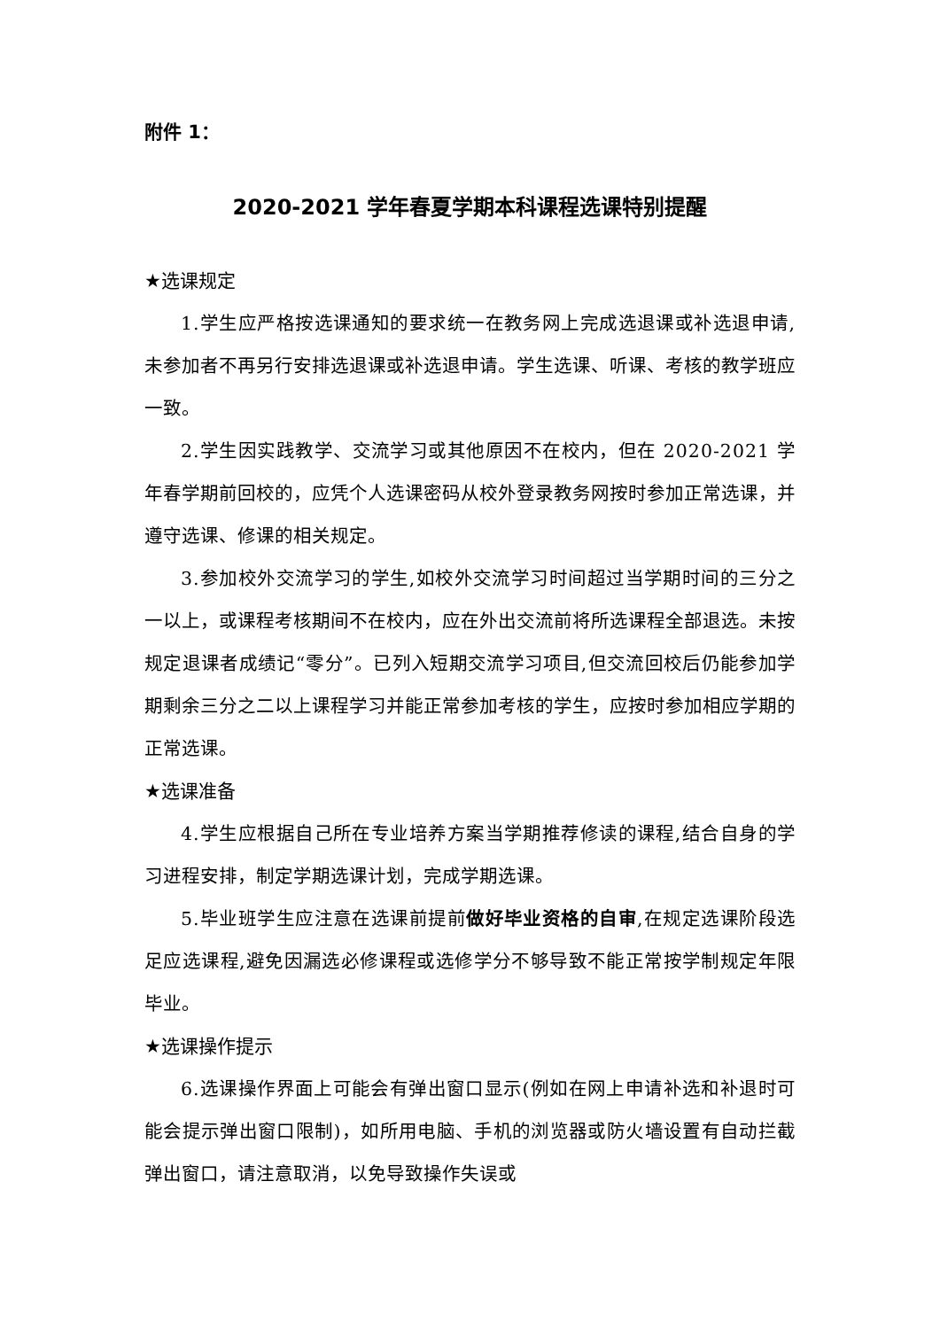附件 1：
2020-2021 学年春夏学期本科课程选课特别提醒
★选课规定
1.学生应严格按选课通知的要求统一在教务网上完成选退课或补选退申请,未参加者不再另行安排选退课或补选退申请。学生选课、听课、考核的教学班应一致。
2.学生因实践教学、交流学习或其他原因不在校内，但在 2020-2021 学年春学期前回校的，应凭个人选课密码从校外登录教务网按时参加正常选课，并遵守选课、修课的相关规定。
3.参加校外交流学习的学生,如校外交流学习时间超过当学期时间的三分之一以上，或课程考核期间不在校内，应在外出交流前将所选课程全部退选。未按规定退课者成绩记“零分”。已列入短期交流学习项目,但交流回校后仍能参加学期剩余三分之二以上课程学习并能正常参加考核的学生，应按时参加相应学期的正常选课。
★选课准备
4.学生应根据自己所在专业培养方案当学期推荐修读的课程,结合自身的学习进程安排，制定学期选课计划，完成学期选课。
5.毕业班学生应注意在选课前提前做好毕业资格的自审,在规定选课阶段选足应选课程,避免因漏选必修课程或选修学分不够导致不能正常按学制规定年限毕业。
★选课操作提示
6.选课操作界面上可能会有弹出窗口显示(例如在网上申请补选和补退时可能会提示弹出窗口限制)，如所用电脑、手机的浏览器或防火墙设置有自动拦截弹出窗口，请注意取消，以免导致操作失误或